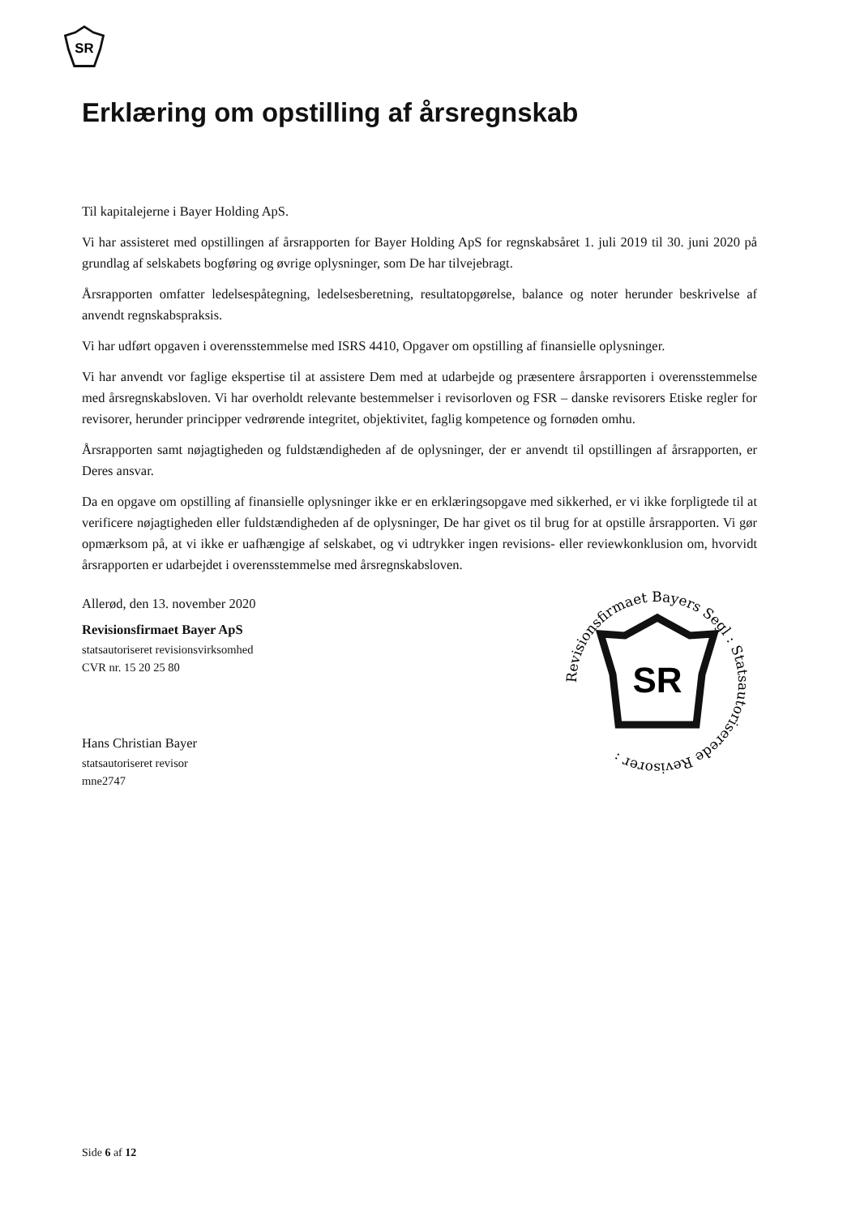SR
Erklæring om opstilling af årsregnskab
Til kapitalejerne i Bayer Holding ApS.
Vi har assisteret med opstillingen af årsrapporten for Bayer Holding ApS for regnskabsåret 1. juli 2019 til 30. juni 2020 på grundlag af selskabets bogføring og øvrige oplysninger, som De har tilvejebragt.
Årsrapporten omfatter ledelsespåtegning, ledelsesberetning, resultatopgørelse, balance og noter herunder beskrivelse af anvendt regnskabspraksis.
Vi har udført opgaven i overensstemmelse med ISRS 4410, Opgaver om opstilling af finansielle oplysninger.
Vi har anvendt vor faglige ekspertise til at assistere Dem med at udarbejde og præsentere årsrapporten i overensstemmelse med årsregnskabsloven. Vi har overholdt relevante bestemmelser i revisorloven og FSR – danske revisorers Etiske regler for revisorer, herunder principper vedrørende integritet, objektivitet, faglig kompetence og fornøden omhu.
Årsrapporten samt nøjagtigheden og fuldstændigheden af de oplysninger, der er anvendt til opstillingen af årsrapporten, er Deres ansvar.
Da en opgave om opstilling af finansielle oplysninger ikke er en erklæringsopgave med sikkerhed, er vi ikke forpligtede til at verificere nøjagtigheden eller fuldstændigheden af de oplysninger, De har givet os til brug for at opstille årsrapporten. Vi gør opmærksom på, at vi ikke er uafhængige af selskabet, og vi udtrykker ingen revisions- eller reviewkonklusion om, hvorvidt årsrapporten er udarbejdet i overensstemmelse med årsregnskabsloven.
Allerød, den 13. november 2020
Revisionsfirmaet Bayer ApS
statsautoriseret revisionsvirksomhed
CVR nr. 15 20 25 80
Hans Christian Bayer
statsautoriseret revisor
mne2747
Revisionsfirmaet Bayers Segl : Statsautoriserede Revisorer :
SR
Side 6 af 12